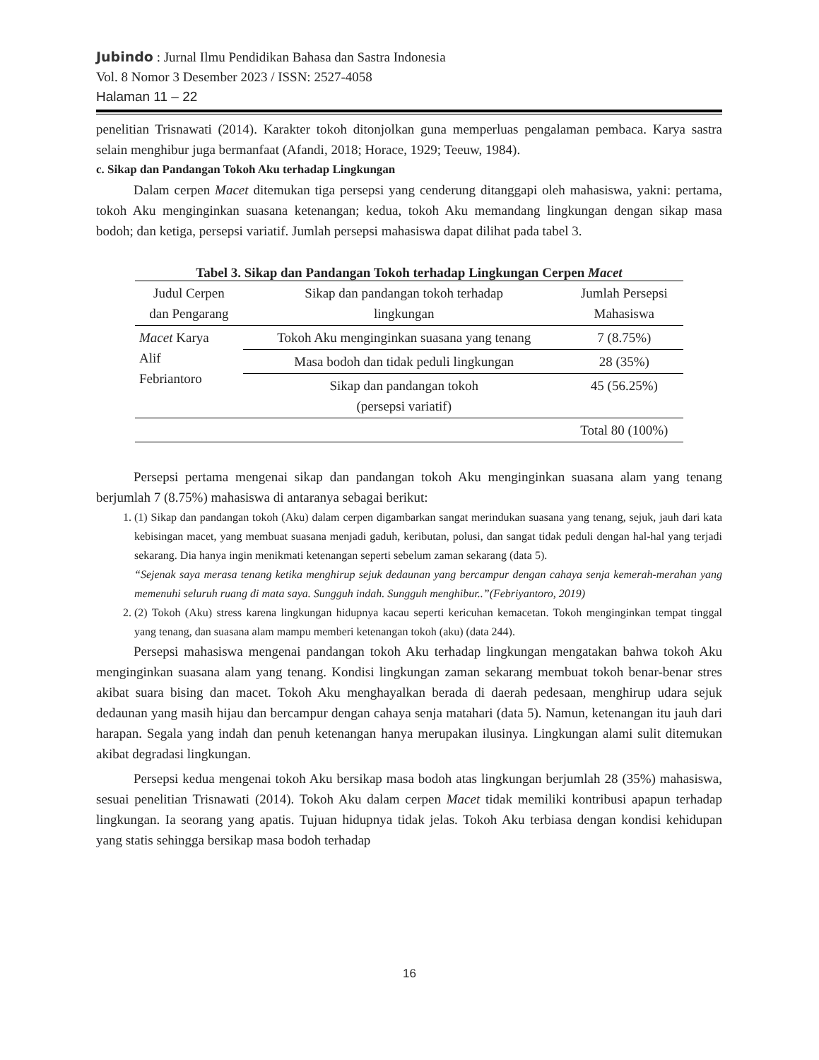Jubindo : Jurnal Ilmu Pendidikan Bahasa dan Sastra Indonesia
Vol. 8 Nomor 3 Desember 2023 / ISSN: 2527-4058
Halaman 11 – 22
penelitian Trisnawati (2014). Karakter tokoh ditonjolkan guna memperluas pengalaman pembaca. Karya sastra selain menghibur juga bermanfaat (Afandi, 2018; Horace, 1929; Teeuw, 1984).
c. Sikap dan Pandangan Tokoh Aku terhadap Lingkungan
Dalam cerpen Macet ditemukan tiga persepsi yang cenderung ditanggapi oleh mahasiswa, yakni: pertama, tokoh Aku menginginkan suasana ketenangan; kedua, tokoh Aku memandang lingkungan dengan sikap masa bodoh; dan ketiga, persepsi variatif. Jumlah persepsi mahasiswa dapat dilihat pada tabel 3.
Tabel 3. Sikap dan Pandangan Tokoh terhadap Lingkungan Cerpen Macet
| Judul Cerpen dan Pengarang | Sikap dan pandangan tokoh terhadap lingkungan | Jumlah Persepsi Mahasiswa |
| --- | --- | --- |
| Macet Karya Alif Febriantoro | Tokoh Aku menginginkan suasana yang tenang | 7 (8.75%) |
| | Masa bodoh dan tidak peduli lingkungan | 28 (35%) |
| | Sikap dan pandangan tokoh (persepsi variatif) | 45 (56.25%) |
| | | Total 80 (100%) |
Persepsi pertama mengenai sikap dan pandangan tokoh Aku menginginkan suasana alam yang tenang berjumlah 7 (8.75%) mahasiswa di antaranya sebagai berikut:
1. (1) Sikap dan pandangan tokoh (Aku) dalam cerpen digambarkan sangat merindukan suasana yang tenang, sejuk, jauh dari kata kebisingan macet, yang membuat suasana menjadi gaduh, keributan, polusi, dan sangat tidak peduli dengan hal-hal yang terjadi sekarang. Dia hanya ingin menikmati ketenangan seperti sebelum zaman sekarang (data 5).
“Sejenak saya merasa tenang ketika menghirup sejuk dedaunan yang bercampur dengan cahaya senja kemerah-merahan yang memenuhi seluruh ruang di mata saya. Sungguh indah. Sungguh menghibur..”(Febriyantoro, 2019)
2. (2) Tokoh (Aku) stress karena lingkungan hidupnya kacau seperti kericuhan kemacetan. Tokoh menginginkan tempat tinggal yang tenang, dan suasana alam mampu memberi ketenangan tokoh (aku) (data 244).
Persepsi mahasiswa mengenai pandangan tokoh Aku terhadap lingkungan mengatakan bahwa tokoh Aku menginginkan suasana alam yang tenang. Kondisi lingkungan zaman sekarang membuat tokoh benar-benar stres akibat suara bising dan macet. Tokoh Aku menghayalkan berada di daerah pedesaan, menghirup udara sejuk dedaunan yang masih hijau dan bercampur dengan cahaya senja matahari (data 5). Namun, ketenangan itu jauh dari harapan. Segala yang indah dan penuh ketenangan hanya merupakan ilusinya. Lingkungan alami sulit ditemukan akibat degradasi lingkungan.
Persepsi kedua mengenai tokoh Aku bersikap masa bodoh atas lingkungan berjumlah 28 (35%) mahasiswa, sesuai penelitian Trisnawati (2014). Tokoh Aku dalam cerpen Macet tidak memiliki kontribusi apapun terhadap lingkungan. Ia seorang yang apatis. Tujuan hidupnya tidak jelas. Tokoh Aku terbiasa dengan kondisi kehidupan yang statis sehingga bersikap masa bodoh terhadap
16